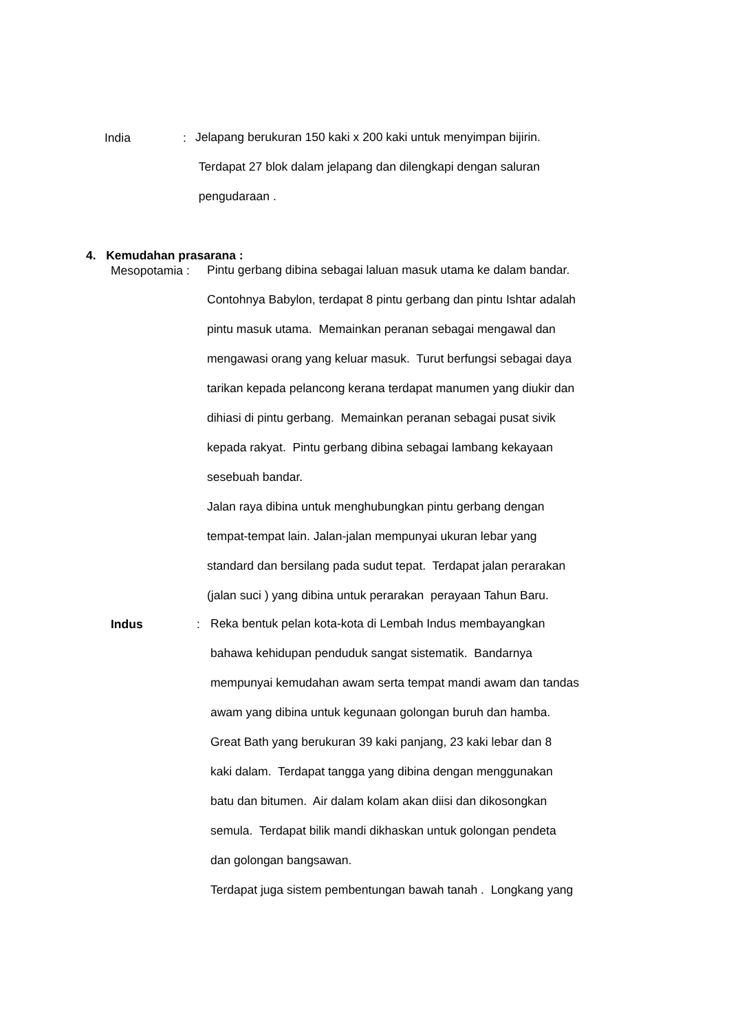India :
Jelapang berukuran 150 kaki x 200 kaki untuk menyimpan bijirin.
Terdapat 27 blok dalam jelapang dan dilengkapi dengan saluran
pengudaraan .
4. Kemudahan prasarana :
Mesopotamia :
Pintu gerbang dibina sebagai laluan masuk utama ke dalam bandar.
Contohnya Babylon, terdapat 8 pintu gerbang dan pintu Ishtar adalah
pintu masuk utama. Memainkan peranan sebagai mengawal dan
mengawasi orang yang keluar masuk. Turut berfungsi sebagai daya
tarikan kepada pelancong kerana terdapat manumen yang diukir dan
dihiasi di pintu gerbang. Memainkan peranan sebagai pusat sivik
kepada rakyat. Pintu gerbang dibina sebagai lambang kekayaan
sesebuah bandar.
Jalan raya dibina untuk menghubungkan pintu gerbang dengan
tempat-tempat lain. Jalan-jalan mempunyai ukuran lebar yang
standard dan bersilang pada sudut tepat. Terdapat jalan perarakan
(jalan suci ) yang dibina untuk perarakan perayaan Tahun Baru.
Indus :
Reka bentuk pelan kota-kota di Lembah Indus membayangkan
bahawa kehidupan penduduk sangat sistematik. Bandarnya
mempunyai kemudahan awam serta tempat mandi awam dan tandas
awam yang dibina untuk kegunaan golongan buruh dan hamba.
Great Bath yang berukuran 39 kaki panjang, 23 kaki lebar dan 8
kaki dalam. Terdapat tangga yang dibina dengan menggunakan
batu dan bitumen. Air dalam kolam akan diisi dan dikosongkan
semula. Terdapat bilik mandi dikhaskan untuk golongan pendeta
dan golongan bangsawan.
Terdapat juga sistem pembentungan bawah tanah . Longkang yang